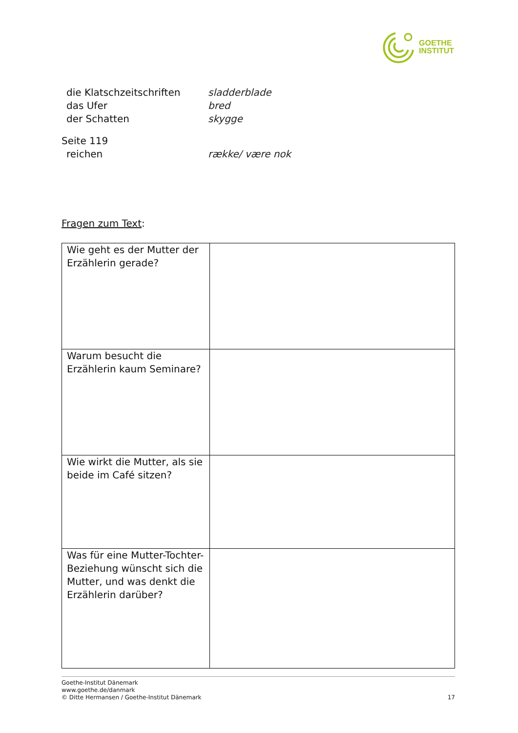GOETHE
INSTITUT
die Klatschzeitschriften sladderblade das Ufer bred der Schatten skygge
Seite 119
reichen række/ være nok
Fragen zum Text:
| Wie geht es der Mutter der Erzählerin gerade? | |
| Warum besucht die Erzählerin kaum Seminare? | |
| Wie wirkt die Mutter, als sie beide im Café sitzen? | |
| Was für eine Mutter-Tochter-Beziehung wünscht sich die Mutter, und was denkt die Erzählerin darüber? | |
Goethe-Institut Dänemark
www.goethe.de/danmark
© Ditte Hermansen / Goethe-Institut Dänemark 17